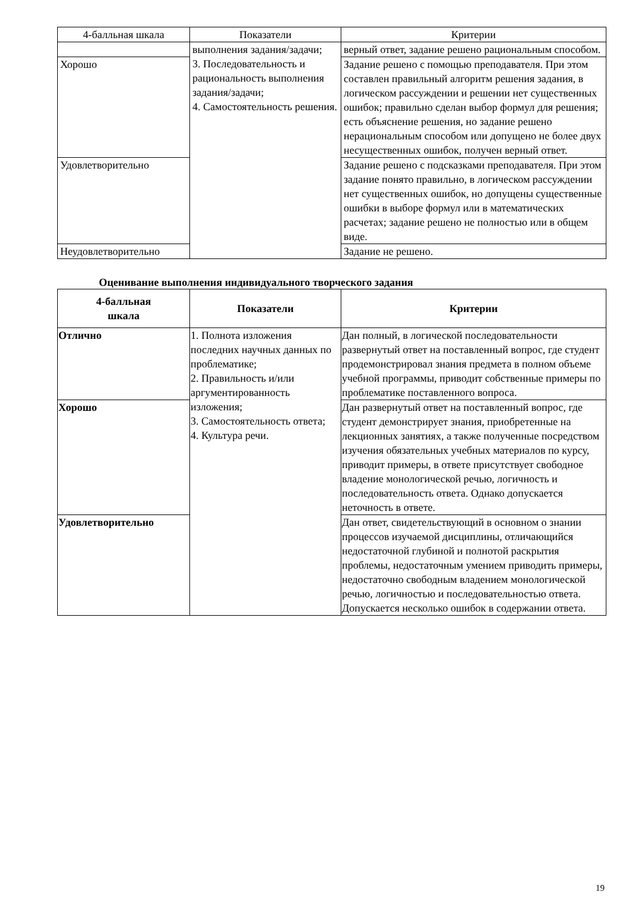| 4-балльная шкала | Показатели | Критерии |
| --- | --- | --- |
| | выполнения задания/задачи; 3. Последовательность и рациональность выполнения задания/задачи; 4. Самостоятельность решения. | верный ответ, задание решено рациональным способом. |
| Хорошо | | Задание решено с помощью преподавателя. При этом составлен правильный алгоритм решения задания, в логическом рассуждении и решении нет существенных ошибок; правильно сделан выбор формул для решения; есть объяснение решения, но задание решено нерациональным способом или допущено не более двух несущественных ошибок, получен верный ответ. |
| Удовлетворительно | | Задание решено с подсказками преподавателя. При этом задание понято правильно, в логическом рассуждении нет существенных ошибок, но допущены существенные ошибки в выборе формул или в математических расчетах; задание решено не полностью или в общем виде. |
| Неудовлетворительно | | Задание не решено. |
Оценивание выполнения индивидуального творческого задания
| 4-балльная шкала | Показатели | Критерии |
| --- | --- | --- |
| Отлично | 1. Полнота изложения последних научных данных по проблематике; 2. Правильность и/или аргументированность изложения; 3. Самостоятельность ответа; 4. Культура речи. | Дан полный, в логической последовательности развернутый ответ на поставленный вопрос, где студент продемонстрировал знания предмета в полном объеме учебной программы, приводит собственные примеры по проблематике поставленного вопроса. |
| Хорошо | | Дан развернутый ответ на поставленный вопрос, где студент демонстрирует знания, приобретенные на лекционных занятиях, а также полученные посредством изучения обязательных учебных материалов по курсу, приводит примеры, в ответе присутствует свободное владение монологической речью, логичность и последовательность ответа. Однако допускается неточность в ответе. |
| Удовлетворительно | | Дан ответ, свидетельствующий в основном о знании процессов изучаемой дисциплины, отличающийся недостаточной глубиной и полнотой раскрытия проблемы, недостаточным умением приводить примеры, недостаточно свободным владением монологической речью, логичностью и последовательностью ответа. Допускается несколько ошибок в содержании ответа. |
19